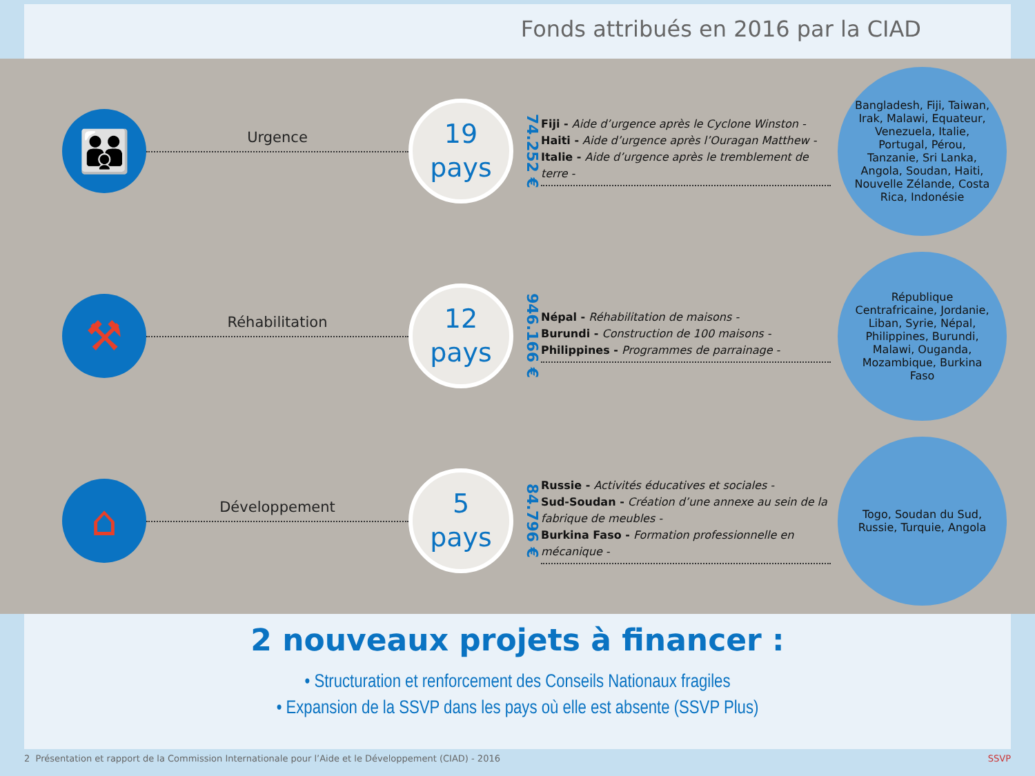Fonds attribués en 2016 par la CIAD
👪
Urgence
19
pays
74.252 €
Fiji - Aide d’urgence après le Cyclone Winston -
Haiti - Aide d’urgence après l’Ouragan Matthew -
Italie - Aide d’urgence après le tremblement de terre -
Bangladesh, Fiji, Taiwan, Irak, Malawi, Equateur, Venezuela, Italie, Portugal, Pérou, Tanzanie, Sri Lanka, Angola, Soudan, Haiti, Nouvelle Zélande, Costa Rica, Indonésie
⚒
Réhabilitation
12
pays
946.166 €
Népal - Réhabilitation de maisons -
Burundi - Construction de 100 maisons -
Philippines - Programmes de parrainage -
République Centrafricaine, Jordanie, Liban, Syrie, Népal, Philippines, Burundi, Malawi, Ouganda, Mozambique, Burkina Faso
⌂
Développement
5
pays
84.796 €
Russie - Activités éducatives et sociales -
Sud-Soudan - Création d’une annexe au sein de la fabrique de meubles -
Burkina Faso - Formation professionnelle en mécanique -
Togo, Soudan du Sud, Russie, Turquie, Angola
2 nouveaux projets à financer :
• Structuration et renforcement des Conseils Nationaux fragiles
• Expansion de la SSVP dans les pays où elle est absente (SSVP Plus)
2 Présentation et rapport de la Commission Internationale pour l’Aide et le Développement (CIAD) - 2016 SSVP